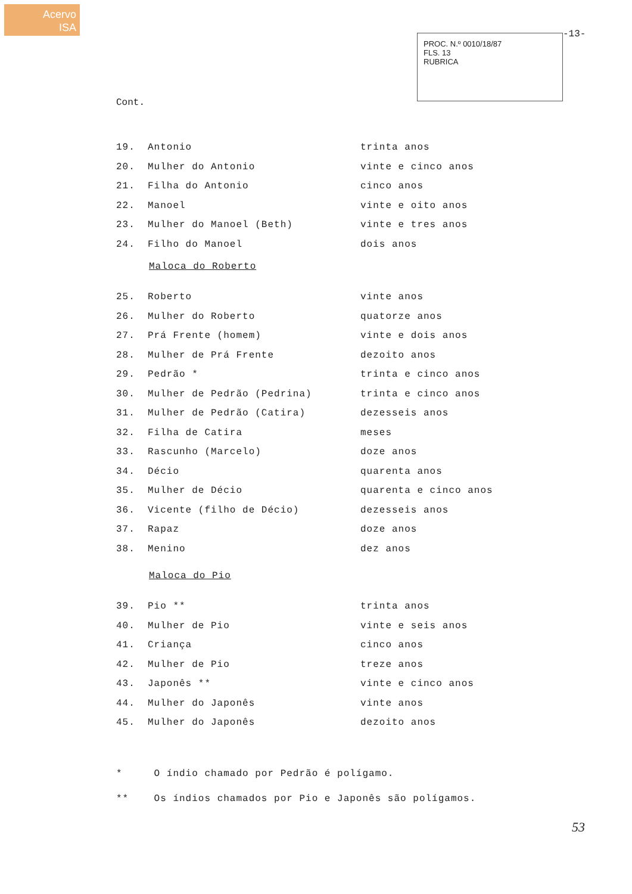Acervo
ISA
PROC. N.º 0010/18/87
FLS. 13
RUBRICA
-13-
Cont.
| 19. | Antonio | trinta anos |
| 20. | Mulher do Antonio | vinte e cinco anos |
| 21. | Filha do Antonio | cinco anos |
| 22. | Manoel | vinte e oito anos |
| 23. | Mulher do Manoel (Beth) | vinte e tres anos |
| 24. | Filho do Manoel | dois anos |
Maloca do Roberto
| 25. | Roberto | vinte anos |
| 26. | Mulher do Roberto | quatorze anos |
| 27. | Prá Frente (homem) | vinte e dois anos |
| 28. | Mulher de Prá Frente | dezoito anos |
| 29. | Pedrão * | trinta e cinco anos |
| 30. | Mulher de Pedrão (Pedrina) | trinta e cinco anos |
| 31. | Mulher de Pedrão (Catira) | dezesseis anos |
| 32. | Filha de Catira | meses |
| 33. | Rascunho (Marcelo) | doze anos |
| 34. | Décio | quarenta anos |
| 35. | Mulher de Décio | quarenta e cinco anos |
| 36. | Vicente (filho de Décio) | dezesseis anos |
| 37. | Rapaz | doze anos |
| 38. | Menino | dez anos |
Maloca do Pio
| 39. | Pio ** | trinta anos |
| 40. | Mulher de Pio | vinte e seis anos |
| 41. | Criança | cinco anos |
| 42. | Mulher de Pio | treze anos |
| 43. | Japonês ** | vinte e cinco anos |
| 44. | Mulher do Japonês | vinte anos |
| 45. | Mulher do Japonês | dezoito anos |
* O índio chamado por Pedrão é polígamo.
** Os índios chamados por Pio e Japonês são polígamos.
53